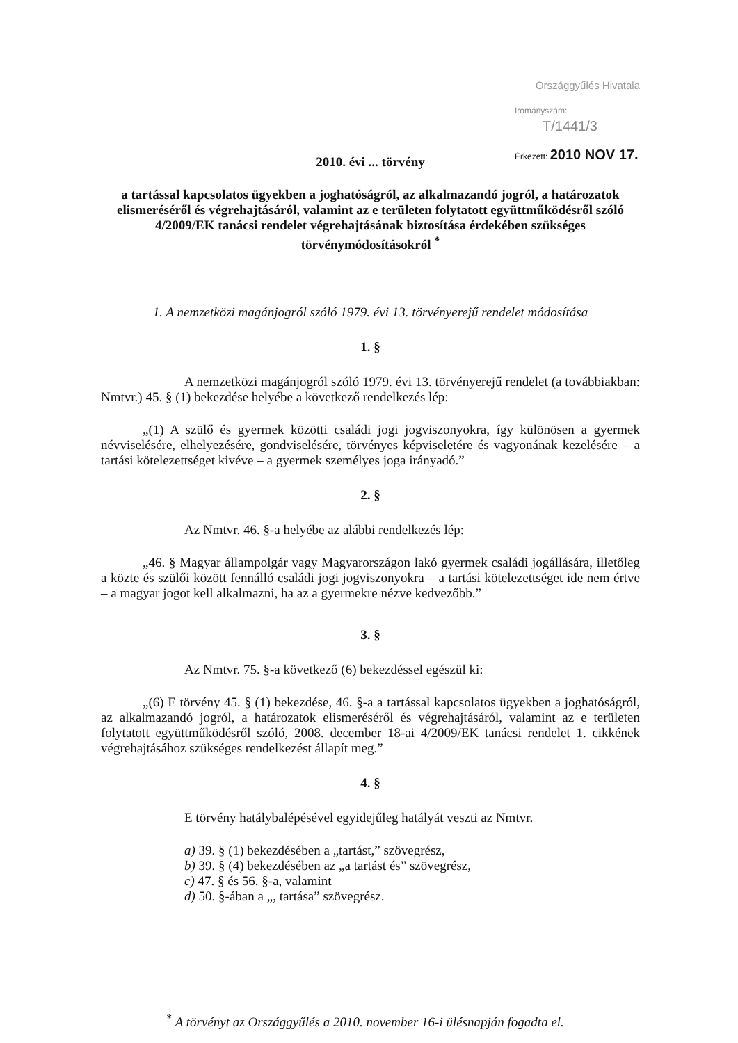Országgyűlés Hivatala
Irományszám: T/1441/3
Érkezett: 2010 NOV 17.
2010. évi ... törvény
a tartással kapcsolatos ügyekben a joghatóságról, az alkalmazandó jogról, a határozatok elismeréséről és végrehajtásáról, valamint az e területen folytatott együttműködésről szóló 4/2009/EK tanácsi rendelet végrehajtásának biztosítása érdekében szükséges törvénymódosításokról <sup>*</sup>
1. A nemzetközi magánjogról szóló 1979. évi 13. törvényerejű rendelet módosítása
1. §
A nemzetközi magánjogról szóló 1979. évi 13. törvényerejű rendelet (a továbbiakban: Nmtvr.) 45. § (1) bekezdése helyébe a következő rendelkezés lép:
„(1) A szülő és gyermek közötti családi jogi jogviszonyokra, így különösen a gyermek névviselésére, elhelyezésére, gondviselésére, törvényes képviseletére és vagyonának kezelésére – a tartási kötelezettséget kivéve – a gyermek személyes joga irányadó.”
2. §
Az Nmtvr. 46. §-a helyébe az alábbi rendelkezés lép:
„46. § Magyar állampolgár vagy Magyarországon lakó gyermek családi jogállására, illetőleg a közte és szülői között fennálló családi jogi jogviszonyokra – a tartási kötelezettséget ide nem értve – a magyar jogot kell alkalmazni, ha az a gyermekre nézve kedvezőbb.”
3. §
Az Nmtvr. 75. §-a következő (6) bekezdéssel egészül ki:
„(6) E törvény 45. § (1) bekezdése, 46. §-a a tartással kapcsolatos ügyekben a joghatóságról, az alkalmazandó jogról, a határozatok elismeréséről és végrehajtásáról, valamint az e területen folytatott együttműködésről szóló, 2008. december 18-ai 4/2009/EK tanácsi rendelet 1. cikkének végrehajtásához szükséges rendelkezést állapít meg.”
4. §
E törvény hatálybalépésével egyidejűleg hatályát veszti az Nmtvr.
a) 39. § (1) bekezdésében a „tartást,” szövegrész,
b) 39. § (4) bekezdésében az „a tartást és” szövegrész,
c) 47. § és 56. §-a, valamint
d) 50. §-ában a „, tartása” szövegrész.
<sup>*</sup> A törvényt az Országgyűlés a 2010. november 16-i ülésnapján fogadta el.